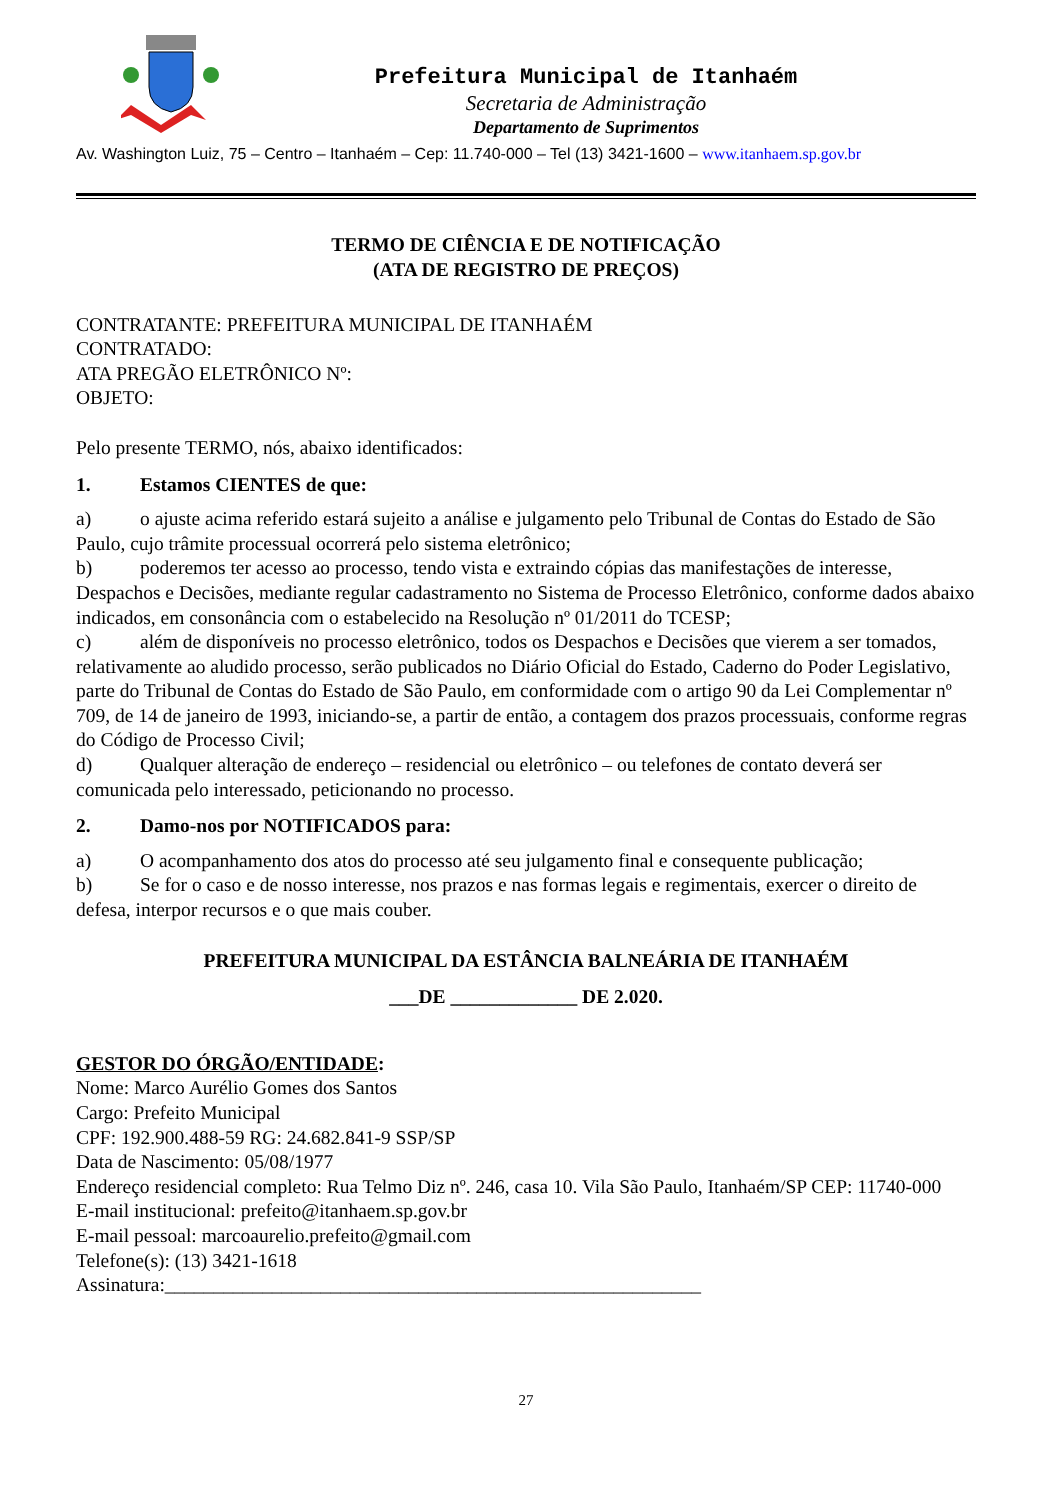Prefeitura Municipal de Itanhaém
Secretaria de Administração
Departamento de Suprimentos
Av. Washington Luiz, 75 – Centro – Itanhaém – Cep: 11.740-000 – Tel (13) 3421-1600 – www.itanhaem.sp.gov.br
TERMO DE CIÊNCIA E DE NOTIFICAÇÃO
(ATA DE REGISTRO DE PREÇOS)
CONTRATANTE: PREFEITURA MUNICIPAL DE ITANHAÉM
CONTRATADO:
ATA PREGÃO ELETRÔNICO Nº:
OBJETO:
Pelo presente TERMO, nós, abaixo identificados:
1. Estamos CIENTES de que:
a) o ajuste acima referido estará sujeito a análise e julgamento pelo Tribunal de Contas do Estado de São Paulo, cujo trâmite processual ocorrerá pelo sistema eletrônico;
b) poderemos ter acesso ao processo, tendo vista e extraindo cópias das manifestações de interesse, Despachos e Decisões, mediante regular cadastramento no Sistema de Processo Eletrônico, conforme dados abaixo indicados, em consonância com o estabelecido na Resolução nº 01/2011 do TCESP;
c) além de disponíveis no processo eletrônico, todos os Despachos e Decisões que vierem a ser tomados, relativamente ao aludido processo, serão publicados no Diário Oficial do Estado, Caderno do Poder Legislativo, parte do Tribunal de Contas do Estado de São Paulo, em conformidade com o artigo 90 da Lei Complementar nº 709, de 14 de janeiro de 1993, iniciando-se, a partir de então, a contagem dos prazos processuais, conforme regras do Código de Processo Civil;
d) Qualquer alteração de endereço – residencial ou eletrônico – ou telefones de contato deverá ser comunicada pelo interessado, peticionando no processo.
2. Damo-nos por NOTIFICADOS para:
a) O acompanhamento dos atos do processo até seu julgamento final e consequente publicação;
b) Se for o caso e de nosso interesse, nos prazos e nas formas legais e regimentais, exercer o direito de defesa, interpor recursos e o que mais couber.
PREFEITURA MUNICIPAL DA ESTÂNCIA BALNEÁRIA DE ITANHAÉM
___DE _____________ DE 2.020.
GESTOR DO ÓRGÃO/ENTIDADE:
Nome: Marco Aurélio Gomes dos Santos
Cargo: Prefeito Municipal
CPF: 192.900.488-59 RG: 24.682.841-9 SSP/SP
Data de Nascimento: 05/08/1977
Endereço residencial completo: Rua Telmo Diz nº. 246, casa 10. Vila São Paulo, Itanhaém/SP CEP: 11740-000
E-mail institucional: prefeito@itanhaem.sp.gov.br
E-mail pessoal: marcoaurelio.prefeito@gmail.com
Telefone(s): (13) 3421-1618
Assinatura:_______________________________________________________
27